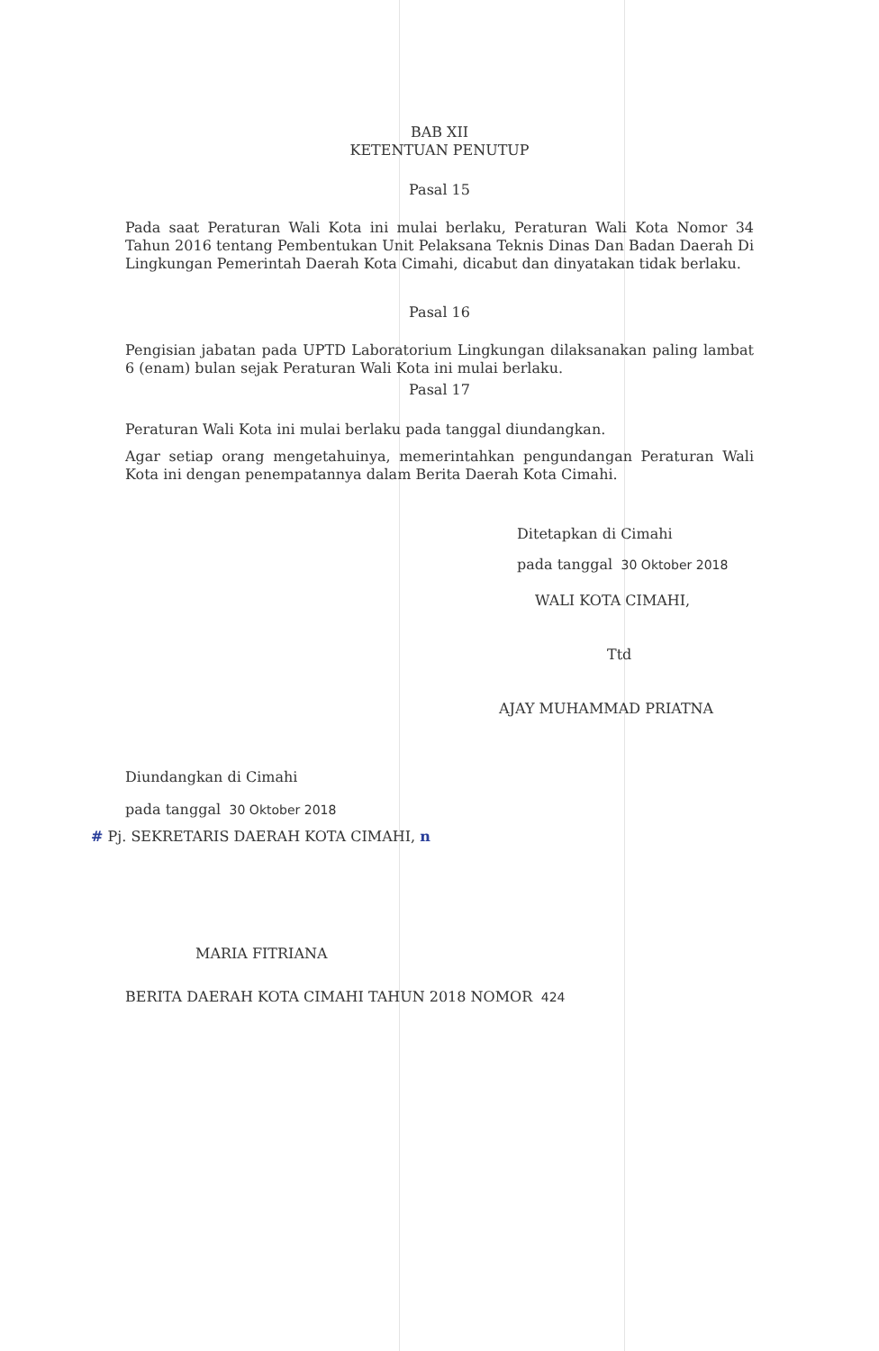BAB XII
KETENTUAN PENUTUP
Pasal 15
Pada saat Peraturan Wali Kota ini mulai berlaku, Peraturan Wali Kota Nomor 34 Tahun 2016 tentang Pembentukan Unit Pelaksana Teknis Dinas Dan Badan Daerah Di Lingkungan Pemerintah Daerah Kota Cimahi, dicabut dan dinyatakan tidak berlaku.
Pasal 16
Pengisian jabatan pada UPTD Laboratorium Lingkungan dilaksanakan paling lambat 6 (enam) bulan sejak Peraturan Wali Kota ini mulai berlaku.
Pasal 17
Peraturan Wali Kota ini mulai berlaku pada tanggal diundangkan.
Agar setiap orang mengetahuinya, memerintahkan pengundangan Peraturan Wali Kota ini dengan penempatannya dalam Berita Daerah Kota Cimahi.
Ditetapkan di Cimahi
pada tanggal 30 Oktober 2018
WALI KOTA CIMAHI,
Ttd
AJAY MUHAMMAD PRIATNA
Diundangkan di Cimahi
pada tanggal 30 Oktober 2018
# Pj. SEKRETARIS DAERAH KOTA CIMAHI, n
MARIA FITRIANA
BERITA DAERAH KOTA CIMAHI TAHUN 2018 NOMOR 424